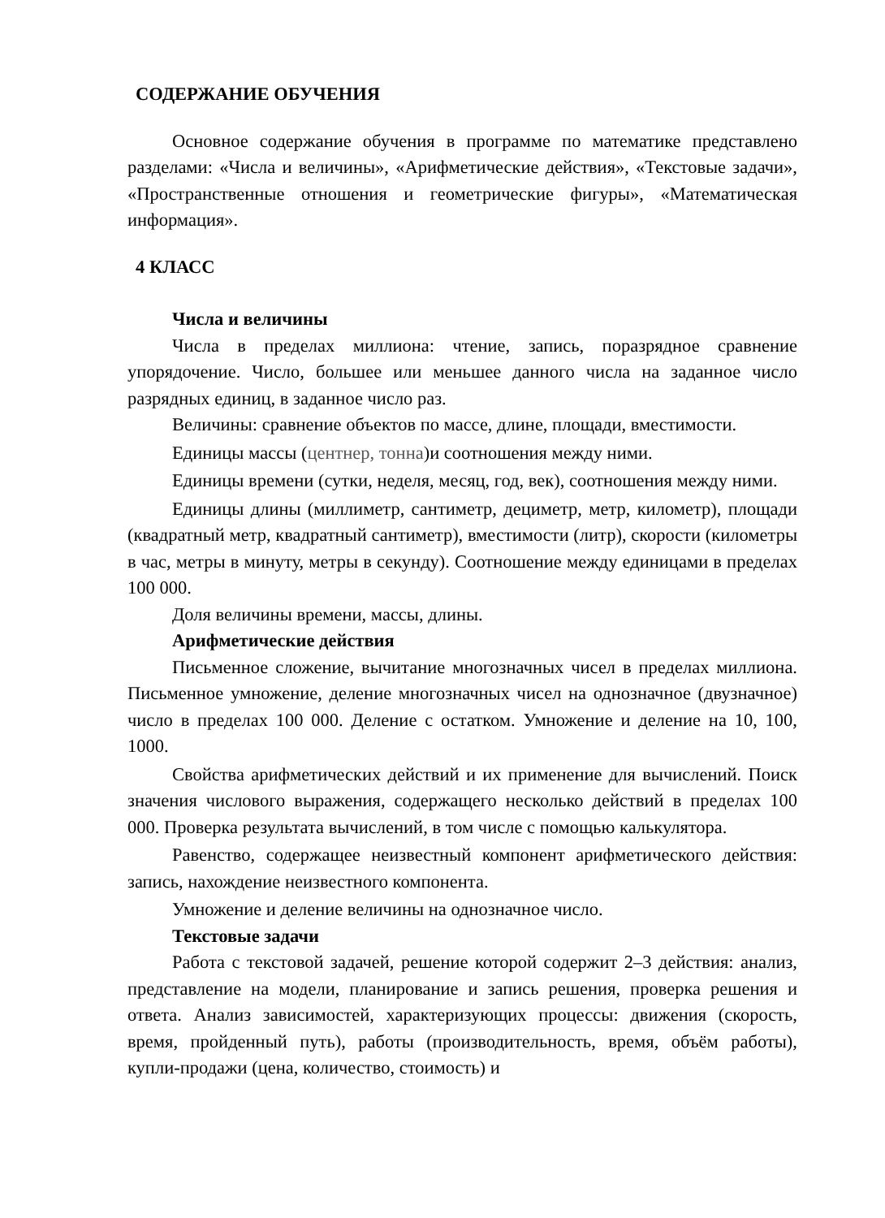СОДЕРЖАНИЕ ОБУЧЕНИЯ
Основное содержание обучения в программе по математике представлено разделами: «Числа и величины», «Арифметические действия», «Текстовые задачи», «Пространственные отношения и геометрические фигуры», «Математическая информация».
4 КЛАСС
Числа и величины
Числа в пределах миллиона: чтение, запись, поразрядное сравнение упорядочение. Число, большее или меньшее данного числа на заданное число разрядных единиц, в заданное число раз.
Величины: сравнение объектов по массе, длине, площади, вместимости.
Единицы массы (центнер, тонна)и соотношения между ними.
Единицы времени (сутки, неделя, месяц, год, век), соотношения между ними.
Единицы длины (миллиметр, сантиметр, дециметр, метр, километр), площади (квадратный метр, квадратный сантиметр), вместимости (литр), скорости (километры в час, метры в минуту, метры в секунду). Соотношение между единицами в пределах 100 000.
Доля величины времени, массы, длины.
Арифметические действия
Письменное сложение, вычитание многозначных чисел в пределах миллиона. Письменное умножение, деление многозначных чисел на однозначное (двузначное) число в пределах 100 000. Деление с остатком. Умножение и деление на 10, 100, 1000.
Свойства арифметических действий и их применение для вычислений. Поиск значения числового выражения, содержащего несколько действий в пределах 100 000. Проверка результата вычислений, в том числе с помощью калькулятора.
Равенство, содержащее неизвестный компонент арифметического действия: запись, нахождение неизвестного компонента.
Умножение и деление величины на однозначное число.
Текстовые задачи
Работа с текстовой задачей, решение которой содержит 2–3 действия: анализ, представление на модели, планирование и запись решения, проверка решения и ответа. Анализ зависимостей, характеризующих процессы: движения (скорость, время, пройденный путь), работы (производительность, время, объём работы), купли-продажи (цена, количество, стоимость) и